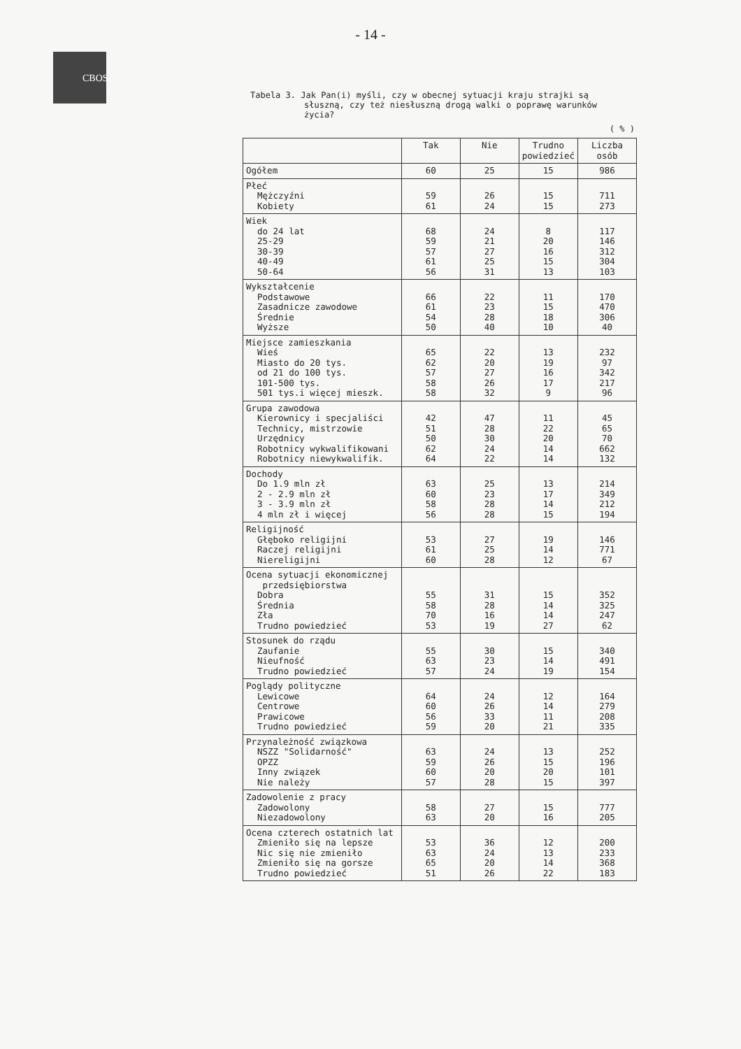- 14 -
CBOS
Tabela 3. Jak Pan(i) myśli, czy w obecnej sytuacji kraju strajki są
słuszną, czy też niesłuszną drogą walki o poprawę warunków
życia?
( % )
| | Tak | Nie | Trudno powiedzieć | Liczba osób |
| --- | --- | --- | --- | --- |
| Ogółem | 60 | 25 | 15 | 986 |
| Płeć Mężczyźni Kobiety | 59 61 | 26 24 | 15 15 | 711 273 |
| Wiek do 24 lat 25-29 30-39 40-49 50-64 | 68 59 57 61 56 | 24 21 27 25 31 | 8 20 16 15 13 | 117 146 312 304 103 |
| Wykształcenie Podstawowe Zasadnicze zawodowe Średnie Wyższe | 66 61 54 50 | 22 23 28 40 | 11 15 18 10 | 170 470 306 40 |
| Miejsce zamieszkania Wieś Miasto do 20 tys. od 21 do 100 tys. 101-500 tys. 501 tys.i więcej mieszk. | 65 62 57 58 58 | 22 20 27 26 32 | 13 19 16 17 9 | 232 97 342 217 96 |
| Grupa zawodowa Kierownicy i specjaliści Technicy, mistrzowie Urzędnicy Robotnicy wykwalifikowani Robotnicy niewykwalifik. | 42 51 50 62 64 | 47 28 30 24 22 | 11 22 20 14 14 | 45 65 70 662 132 |
| Dochody Do 1.9 mln zł 2 - 2.9 mln zł 3 - 3.9 mln zł 4 mln zł i więcej | 63 60 58 56 | 25 23 28 28 | 13 17 14 15 | 214 349 212 194 |
| Religijność Głęboko religijni Raczej religijni Niereligijni | 53 61 60 | 27 25 28 | 19 14 12 | 146 771 67 |
| Ocena sytuacji ekonomicznej przedsiębiorstwa Dobra Średnia Zła Trudno powiedzieć | 55 58 70 53 | 31 28 16 19 | 15 14 14 27 | 352 325 247 62 |
| Stosunek do rządu Zaufanie Nieufność Trudno powiedzieć | 55 63 57 | 30 23 24 | 15 14 19 | 340 491 154 |
| Poglądy polityczne Lewicowe Centrowe Prawicowe Trudno powiedzieć | 64 60 56 59 | 24 26 33 20 | 12 14 11 21 | 164 279 208 335 |
| Przynależność związkowa NSZZ "Solidarność" OPZZ Inny związek Nie należy | 63 59 60 57 | 24 26 20 28 | 13 15 20 15 | 252 196 101 397 |
| Zadowolenie z pracy Zadowolony Niezadowolony | 58 63 | 27 20 | 15 16 | 777 205 |
| Ocena czterech ostatnich lat Zmieniło się na lepsze Nic się nie zmieniło Zmieniło się na gorsze Trudno powiedzieć | 53 63 65 51 | 36 24 20 26 | 12 13 14 22 | 200 233 368 183 |